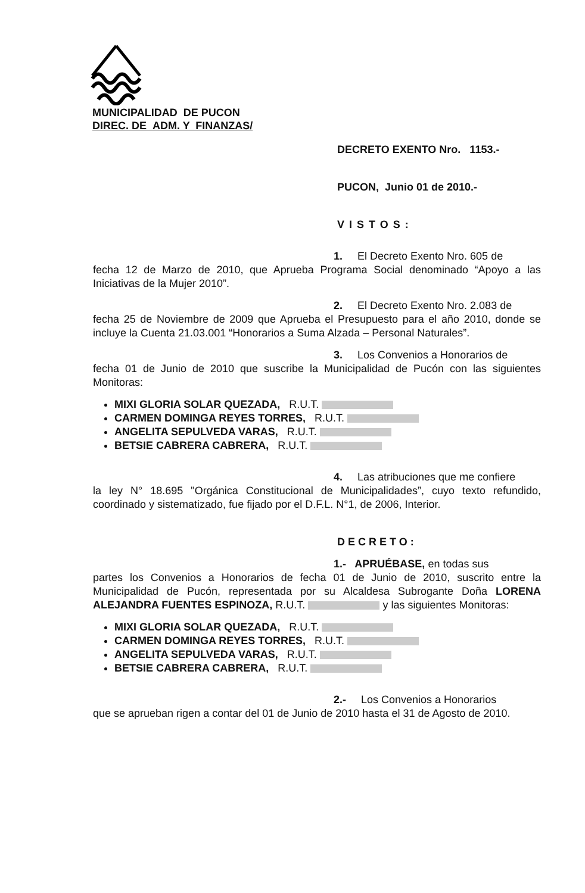MUNICIPALIDAD DE PUCON
DIREC. DE ADM. Y FINANZAS/
DECRETO EXENTO Nro. 1153.-
PUCON, Junio 01 de 2010.-
VISTOS:
1. El Decreto Exento Nro. 605 de
fecha 12 de Marzo de 2010, que Aprueba Programa Social denominado “Apoyo a las Iniciativas de la Mujer 2010”.
2. El Decreto Exento Nro. 2.083 de
fecha 25 de Noviembre de 2009 que Aprueba el Presupuesto para el año 2010, donde se incluye la Cuenta 21.03.001 “Honorarios a Suma Alzada – Personal Naturales”.
3. Los Convenios a Honorarios de
fecha 01 de Junio de 2010 que suscribe la Municipalidad de Pucón con las siguientes Monitoras:
MIXI GLORIA SOLAR QUEZADA, R.U.T.
CARMEN DOMINGA REYES TORRES, R.U.T.
ANGELITA SEPULVEDA VARAS, R.U.T.
BETSIE CABRERA CABRERA, R.U.T.
4. Las atribuciones que me confiere
la ley N° 18.695 "Orgánica Constitucional de Municipalidades”, cuyo texto refundido, coordinado y sistematizado, fue fijado por el D.F.L. N°1, de 2006, Interior.
DECRETO:
1.- APRUÉBASE, en todas sus
partes los Convenios a Honorarios de fecha 01 de Junio de 2010, suscrito entre la Municipalidad de Pucón, representada por su Alcaldesa Subrogante Doña LORENA ALEJANDRA FUENTES ESPINOZA, R.U.T. y las siguientes Monitoras:
MIXI GLORIA SOLAR QUEZADA, R.U.T.
CARMEN DOMINGA REYES TORRES, R.U.T.
ANGELITA SEPULVEDA VARAS, R.U.T.
BETSIE CABRERA CABRERA, R.U.T.
2.- Los Convenios a Honorarios
que se aprueban rigen a contar del 01 de Junio de 2010 hasta el 31 de Agosto de 2010.